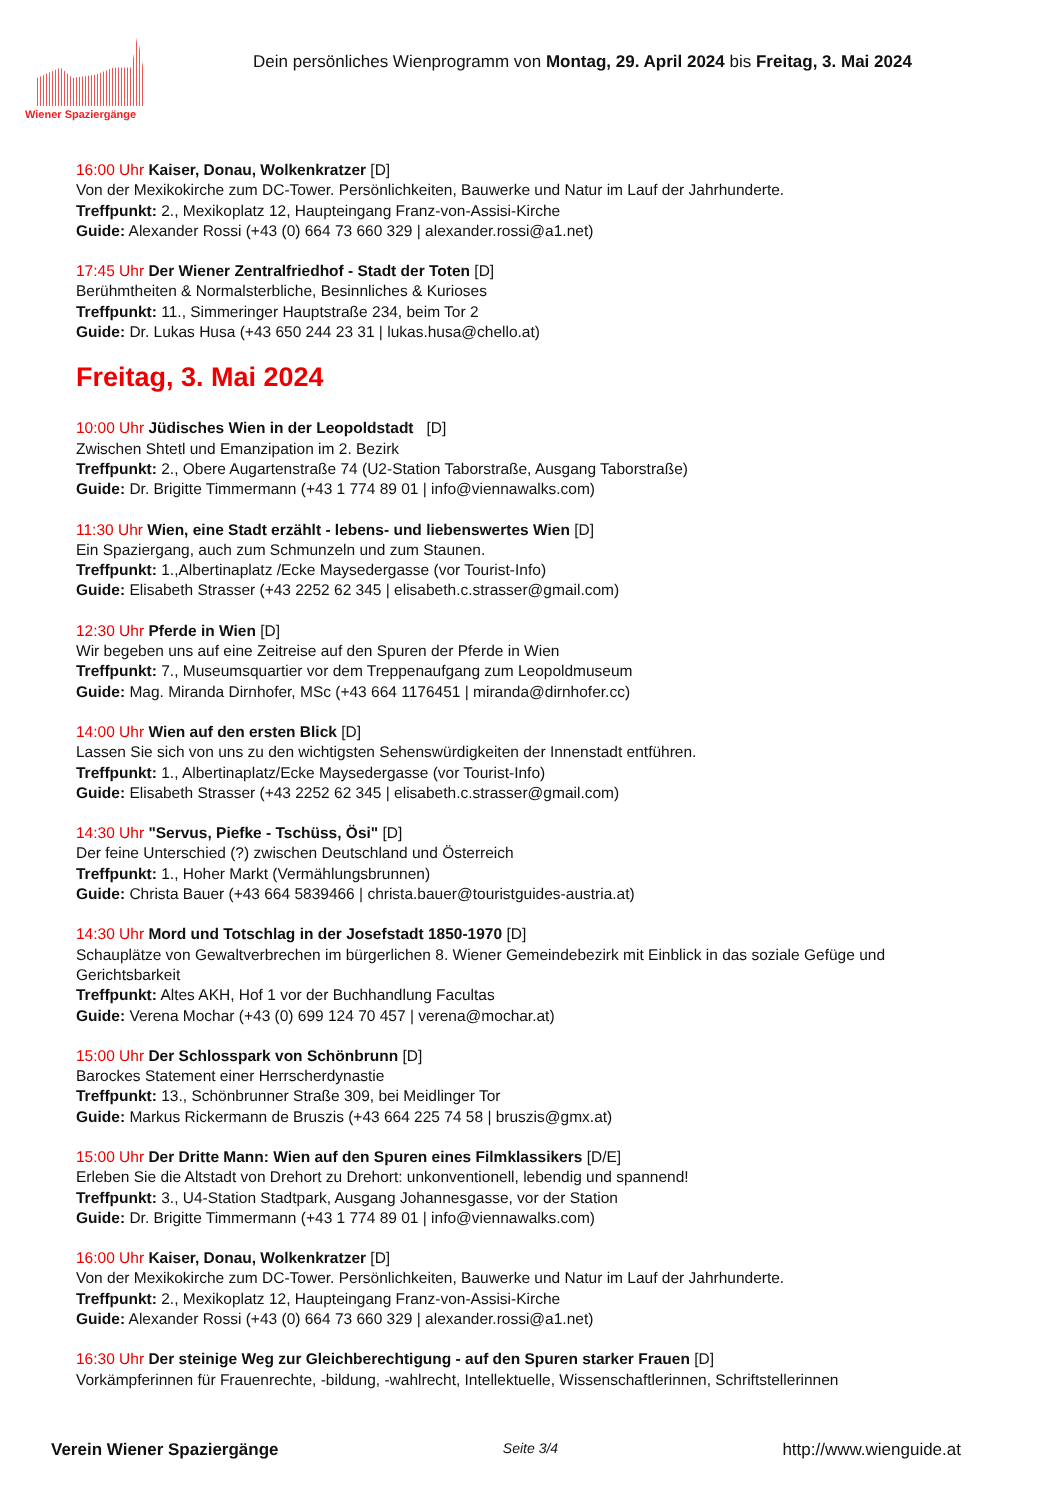Wiener Spaziergänge
Dein persönliches Wienprogramm von Montag, 29. April 2024 bis Freitag, 3. Mai 2024
16:00 Uhr Kaiser, Donau, Wolkenkratzer [D]
Von der Mexikokirche zum DC-Tower. Persönlichkeiten, Bauwerke und Natur im Lauf der Jahrhunderte.
Treffpunkt: 2., Mexikoplatz 12, Haupteingang Franz-von-Assisi-Kirche
Guide: Alexander Rossi (+43 (0) 664 73 660 329 | alexander.rossi@a1.net)
17:45 Uhr Der Wiener Zentralfriedhof - Stadt der Toten [D]
Berühmtheiten & Normalsterbliche, Besinnliches & Kurioses
Treffpunkt: 11., Simmeringer Hauptstraße 234, beim Tor 2
Guide: Dr. Lukas Husa (+43 650 244 23 31 | lukas.husa@chello.at)
Freitag, 3. Mai 2024
10:00 Uhr Jüdisches Wien in der Leopoldstadt [D]
Zwischen Shtetl und Emanzipation im 2. Bezirk
Treffpunkt: 2., Obere Augartenstraße 74 (U2-Station Taborstraße, Ausgang Taborstraße)
Guide: Dr. Brigitte Timmermann (+43 1 774 89 01 | info@viennawalks.com)
11:30 Uhr Wien, eine Stadt erzählt - lebens- und liebenswertes Wien [D]
Ein Spaziergang, auch zum Schmunzeln und zum Staunen.
Treffpunkt: 1.,Albertinaplatz /Ecke Maysedergasse (vor Tourist-Info)
Guide: Elisabeth Strasser (+43 2252 62 345 | elisabeth.c.strasser@gmail.com)
12:30 Uhr Pferde in Wien [D]
Wir begeben uns auf eine Zeitreise auf den Spuren der Pferde in Wien
Treffpunkt: 7., Museumsquartier vor dem Treppenaufgang zum Leopoldmuseum
Guide: Mag. Miranda Dirnhofer, MSc (+43 664 1176451 | miranda@dirnhofer.cc)
14:00 Uhr Wien auf den ersten Blick [D]
Lassen Sie sich von uns zu den wichtigsten Sehenswürdigkeiten der Innenstadt entführen.
Treffpunkt: 1., Albertinaplatz/Ecke Maysedergasse (vor Tourist-Info)
Guide: Elisabeth Strasser (+43 2252 62 345 | elisabeth.c.strasser@gmail.com)
14:30 Uhr "Servus, Piefke - Tschüss, Ösi" [D]
Der feine Unterschied (?) zwischen Deutschland und Österreich
Treffpunkt: 1., Hoher Markt (Vermählungsbrunnen)
Guide: Christa Bauer (+43 664 5839466 | christa.bauer@touristguides-austria.at)
14:30 Uhr Mord und Totschlag in der Josefstadt 1850-1970 [D]
Schauplätze von Gewaltverbrechen im bürgerlichen 8. Wiener Gemeindebezirk mit Einblick in das soziale Gefüge und Gerichtsbarkeit
Treffpunkt: Altes AKH, Hof 1 vor der Buchhandlung Facultas
Guide: Verena Mochar (+43 (0) 699 124 70 457 | verena@mochar.at)
15:00 Uhr Der Schlosspark von Schönbrunn [D]
Barockes Statement einer Herrscherdynastie
Treffpunkt: 13., Schönbrunner Straße 309, bei Meidlinger Tor
Guide: Markus Rickermann de Bruszis (+43 664 225 74 58 | bruszis@gmx.at)
15:00 Uhr Der Dritte Mann: Wien auf den Spuren eines Filmklassikers [D/E]
Erleben Sie die Altstadt von Drehort zu Drehort: unkonventionell, lebendig und spannend!
Treffpunkt: 3., U4-Station Stadtpark, Ausgang Johannesgasse, vor der Station
Guide: Dr. Brigitte Timmermann (+43 1 774 89 01 | info@viennawalks.com)
16:00 Uhr Kaiser, Donau, Wolkenkratzer [D]
Von der Mexikokirche zum DC-Tower. Persönlichkeiten, Bauwerke und Natur im Lauf der Jahrhunderte.
Treffpunkt: 2., Mexikoplatz 12, Haupteingang Franz-von-Assisi-Kirche
Guide: Alexander Rossi (+43 (0) 664 73 660 329 | alexander.rossi@a1.net)
16:30 Uhr Der steinige Weg zur Gleichberechtigung - auf den Spuren starker Frauen [D]
Vorkämpferinnen für Frauenrechte, -bildung, -wahlrecht, Intellektuelle, Wissenschaftlerinnen, Schriftstellerinnen
Verein Wiener Spaziergänge Seite 3/4 http://www.wienguide.at